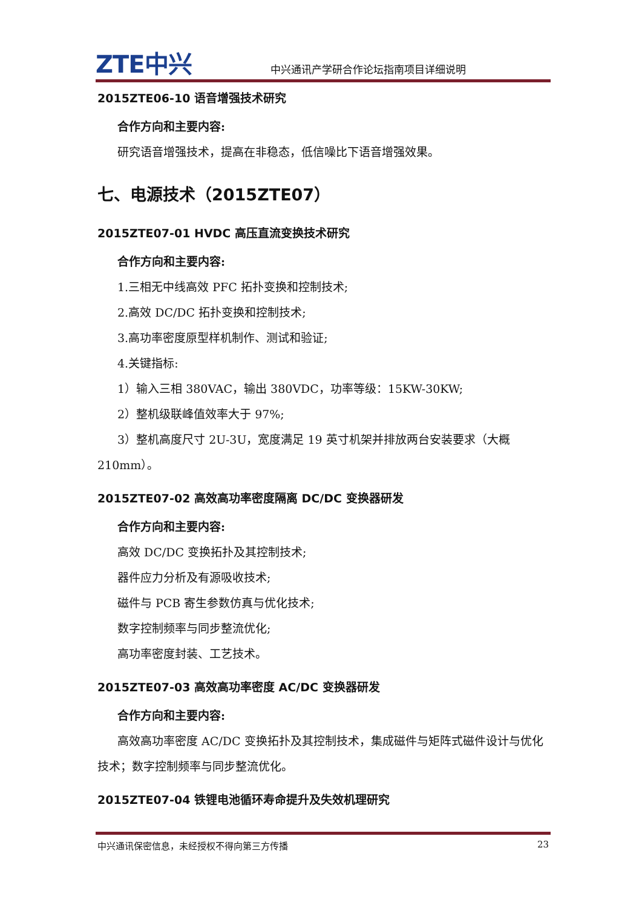ZTE中兴
中兴通讯产学研合作论坛指南项目详细说明
2015ZTE06-10 语音增强技术研究
合作方向和主要内容:
研究语音增强技术，提高在非稳态，低信噪比下语音增强效果。
七、电源技术（2015ZTE07）
2015ZTE07-01 HVDC 高压直流变换技术研究
合作方向和主要内容:
1.三相无中线高效 PFC 拓扑变换和控制技术;
2.高效 DC/DC 拓扑变换和控制技术;
3.高功率密度原型样机制作、测试和验证;
4.关键指标:
1）输入三相 380VAC，输出 380VDC，功率等级：15KW-30KW;
2）整机级联峰值效率大于 97%;
3）整机高度尺寸 2U-3U，宽度满足 19 英寸机架并排放两台安装要求（大概 210mm）。
2015ZTE07-02 高效高功率密度隔离 DC/DC 变换器研发
合作方向和主要内容:
高效 DC/DC 变换拓扑及其控制技术;
器件应力分析及有源吸收技术;
磁件与 PCB 寄生参数仿真与优化技术;
数字控制频率与同步整流优化;
高功率密度封装、工艺技术。
2015ZTE07-03 高效高功率密度 AC/DC 变换器研发
合作方向和主要内容:
高效高功率密度 AC/DC 变换拓扑及其控制技术，集成磁件与矩阵式磁件设计与优化技术；数字控制频率与同步整流优化。
2015ZTE07-04 铁锂电池循环寿命提升及失效机理研究
中兴通讯保密信息，未经授权不得向第三方传播 23